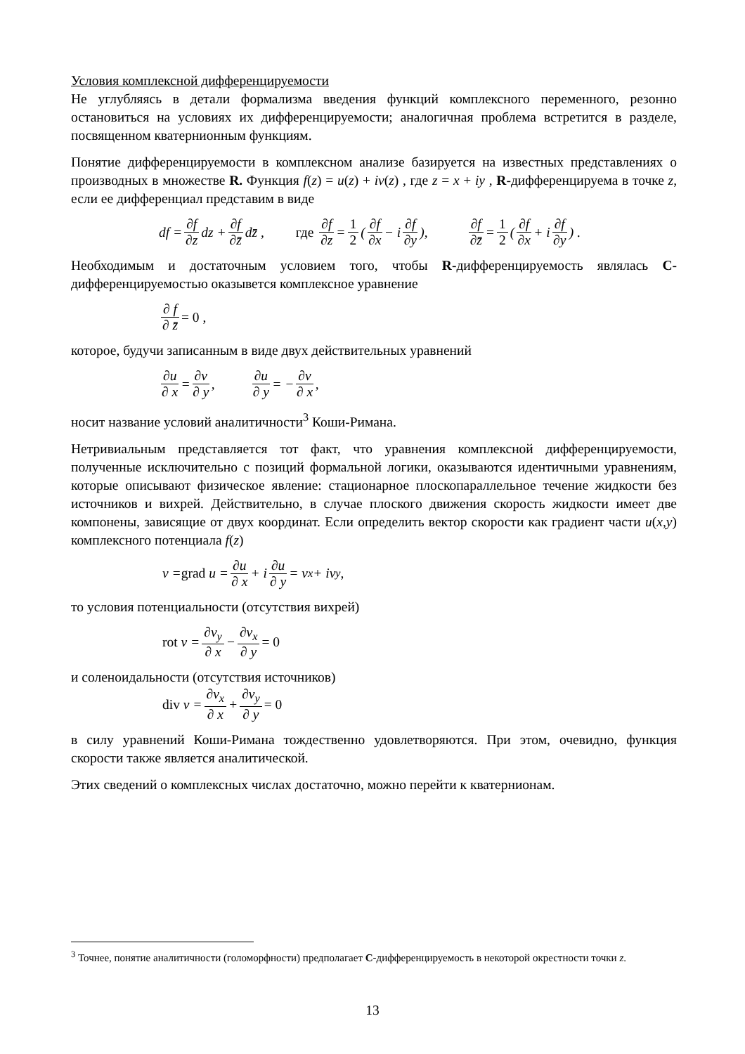Условия комплексной дифференцируемости
Не углубляясь в детали формализма введения функций комплексного переменного, резонно остановиться на условиях их дифференцируемости; аналогичная проблема встретится в разделе, посвященном кватернионным функциям.
Понятие дифференцируемости в комплексном анализе базируется на известных представлениях о производных в множестве R. Функция f(z) = u(z) + iv(z) , где z = x + iy , R-дифференцируема в точке z, если ее дифференциал представим в виде
df = ∂f ∂z dz + ∂f ∂z̄ dz̄ , где ∂f ∂z = 1 2 (∂f ∂x − i ∂f ∂y), ∂f ∂z̄ = 1 2 (∂f ∂x + i ∂f ∂y) .
Необходимым и достаточным условием того, чтобы R-дифференцируемость являлась C-дифференцируемостью оказывется комплексное уравнение
∂ f ∂ z̄ = 0 ,
которое, будучи записанным в виде двух действительных уравнений
∂u ∂ x = ∂v ∂ y , ∂u ∂ y = − ∂v ∂ x ,
носит название условий аналитичности<sup>3</sup> Коши-Римана.
Нетривиальным представляется тот факт, что уравнения комплексной дифференцируемости, полученные исключительно с позиций формальной логики, оказываются идентичными уравнениям, которые описывают физическое явление: стационарное плоскопараллельное течение жидкости без источников и вихрей. Действительно, в случае плоского движения скорость жидкости имеет две компонены, зависящие от двух координат. Если определить вектор скорости как градиент части u(x,y) комплексного потенциала f(z)
v = grad u = ∂u ∂ x + i ∂u ∂ y = v<sub>x</sub> + iv<sub>y</sub> ,
то условия потенциальности (отсутствия вихрей)
rot v = ∂v<sub>y</sub> ∂ x − ∂v<sub>x</sub> ∂ y = 0
и соленоидальности (отсутствия источников)
div v = ∂v<sub>x</sub> ∂ x + ∂v<sub>y</sub> ∂ y = 0
в силу уравнений Коши-Римана тождественно удовлетворяются. При этом, очевидно, функция скорости также является аналитической.
Этих сведений о комплексных числах достаточно, можно перейти к кватернионам.
<sup>3</sup> Точнее, понятие аналитичности (голоморфности) предполагает C-дифференцируемость в некоторой окрестности точки z.
13